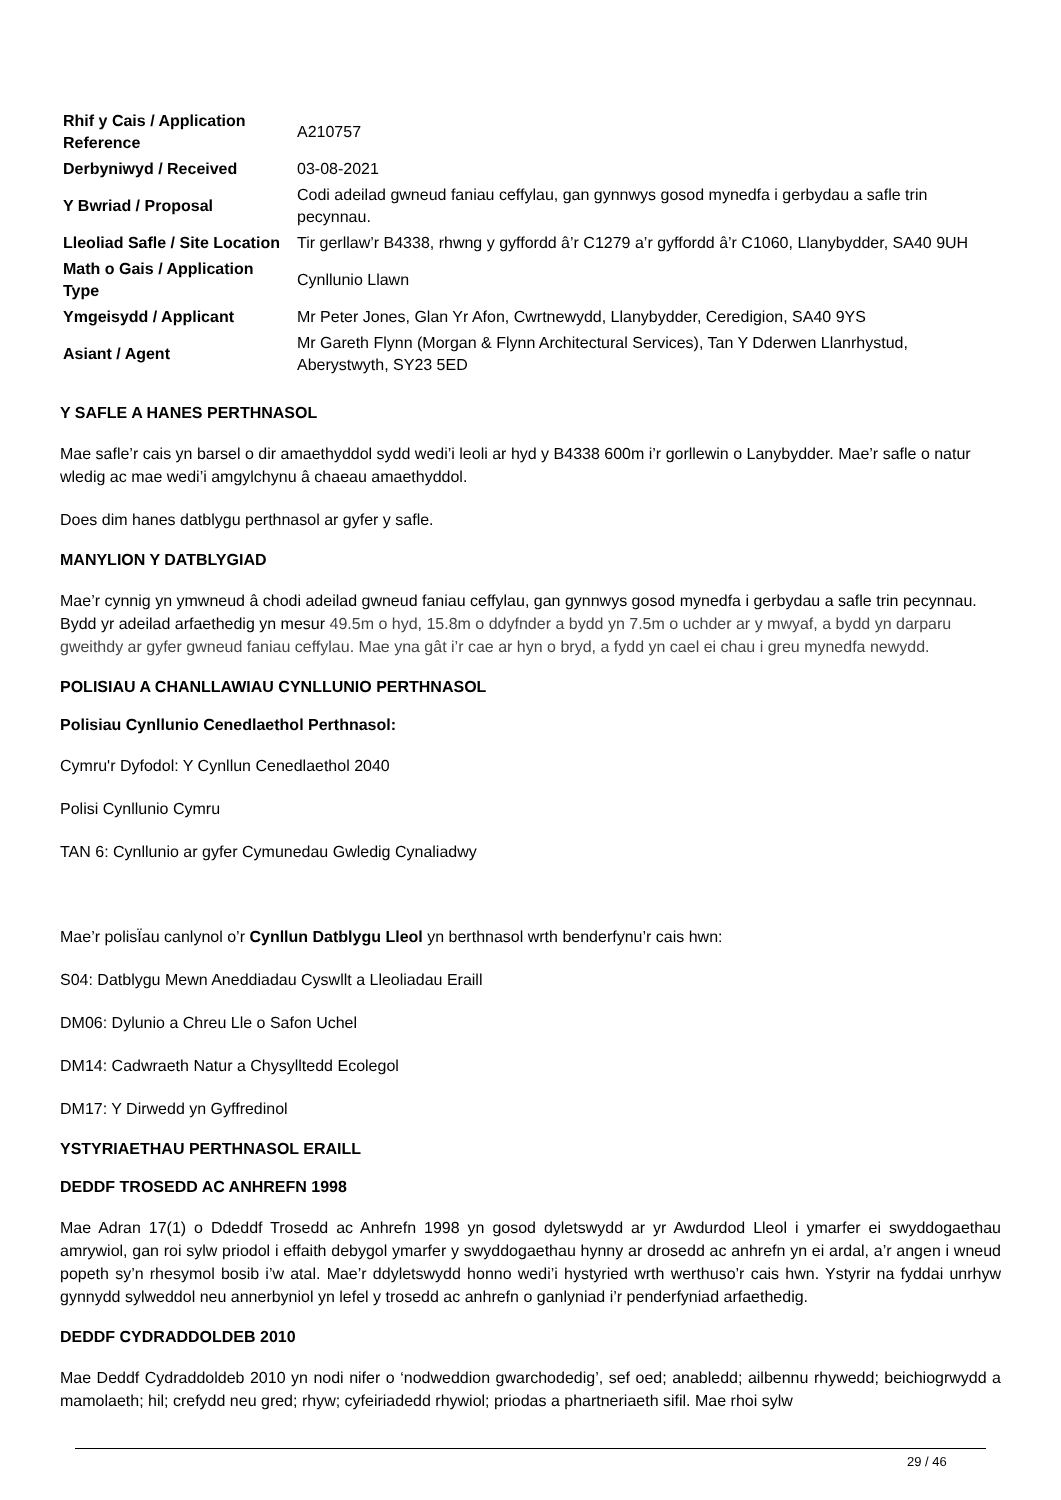| Rhif y Cais / Application Reference | A210757 |
| Derbyniwyd / Received | 03-08-2021 |
| Y Bwriad / Proposal | Codi adeilad gwneud faniau ceffylau, gan gynnwys gosod mynedfa i gerbydau a safle trin pecynnau. |
| Lleoliad Safle / Site Location | Tir gerllaw’r B4338, rhwng y gyffordd â’r C1279 a’r gyffordd â’r C1060, Llanybydder, SA40 9UH |
| Math o Gais / Application Type | Cynllunio Llawn |
| Ymgeisydd / Applicant | Mr Peter Jones, Glan Yr Afon, Cwrtnewydd, Llanybydder, Ceredigion, SA40 9YS |
| Asiant / Agent | Mr Gareth Flynn (Morgan & Flynn Architectural Services), Tan Y Dderwen Llanrhystud, Aberystwyth, SY23 5ED |
Y SAFLE A HANES PERTHNASOL
Mae safle’r cais yn barsel o dir amaethyddol sydd wedi’i leoli ar hyd y B4338 600m i’r gorllewin o Lanybydder. Mae’r safle o natur wledig ac mae wedi’i amgylchynu â chaeau amaethyddol.
Does dim hanes datblygu perthnasol ar gyfer y safle.
MANYLION Y DATBLYGIAD
Mae’r cynnig yn ymwneud â chodi adeilad gwneud faniau ceffylau, gan gynnwys gosod mynedfa i gerbydau a safle trin pecynnau. Bydd yr adeilad arfaethedig yn mesur 49.5m o hyd, 15.8m o ddyfnder a bydd yn 7.5m o uchder ar y mwyaf, a bydd yn darparu gweithdy ar gyfer gwneud faniau ceffylau. Mae yna gât i’r cae ar hyn o bryd, a fydd yn cael ei chau i greu mynedfa newydd.
POLISIAU A CHANLLAWIAU CYNLLUNIO PERTHNASOL
Polisiau Cynllunio Cenedlaethol Perthnasol:
Cymru'r Dyfodol: Y Cynllun Cenedlaethol 2040
Polisi Cynllunio Cymru
TAN 6: Cynllunio ar gyfer Cymunedau Gwledig Cynaliadwy
Mae’r polisÏau canlynol o’r Cynllun Datblygu Lleol yn berthnasol wrth benderfynu’r cais hwn:
S04: Datblygu Mewn Aneddiadau Cyswllt a Lleoliadau Eraill
DM06: Dylunio a Chreu Lle o Safon Uchel
DM14: Cadwraeth Natur a Chysylltedd Ecolegol
DM17: Y Dirwedd yn Gyffredinol
YSTYRIAETHAU PERTHNASOL ERAILL
DEDDF TROSEDD AC ANHREFN 1998
Mae Adran 17(1) o Ddeddf Trosedd ac Anhrefn 1998 yn gosod dyletswydd ar yr Awdurdod Lleol i ymarfer ei swyddogaethau amrywiol, gan roi sylw priodol i effaith debygol ymarfer y swyddogaethau hynny ar drosedd ac anhrefn yn ei ardal, a’r angen i wneud popeth sy’n rhesymol bosib i’w atal. Mae’r ddyletswydd honno wedi’i hystyried wrth werthuso’r cais hwn. Ystyrir na fyddai unrhyw gynnydd sylweddol neu annerbyniol yn lefel y trosedd ac anhrefn o ganlyniad i’r penderfyniad arfaethedig.
DEDDF CYDRADDOLDEB 2010
Mae Deddf Cydraddoldeb 2010 yn nodi nifer o ‘nodweddion gwarchodedig’, sef oed; anabledd; ailbennu rhywedd; beichiogrwydd a mamolaeth; hil; crefydd neu gred; rhyw; cyfeiriadedd rhywiol; priodas a phartneriaeth sifil. Mae rhoi sylw
29 / 46